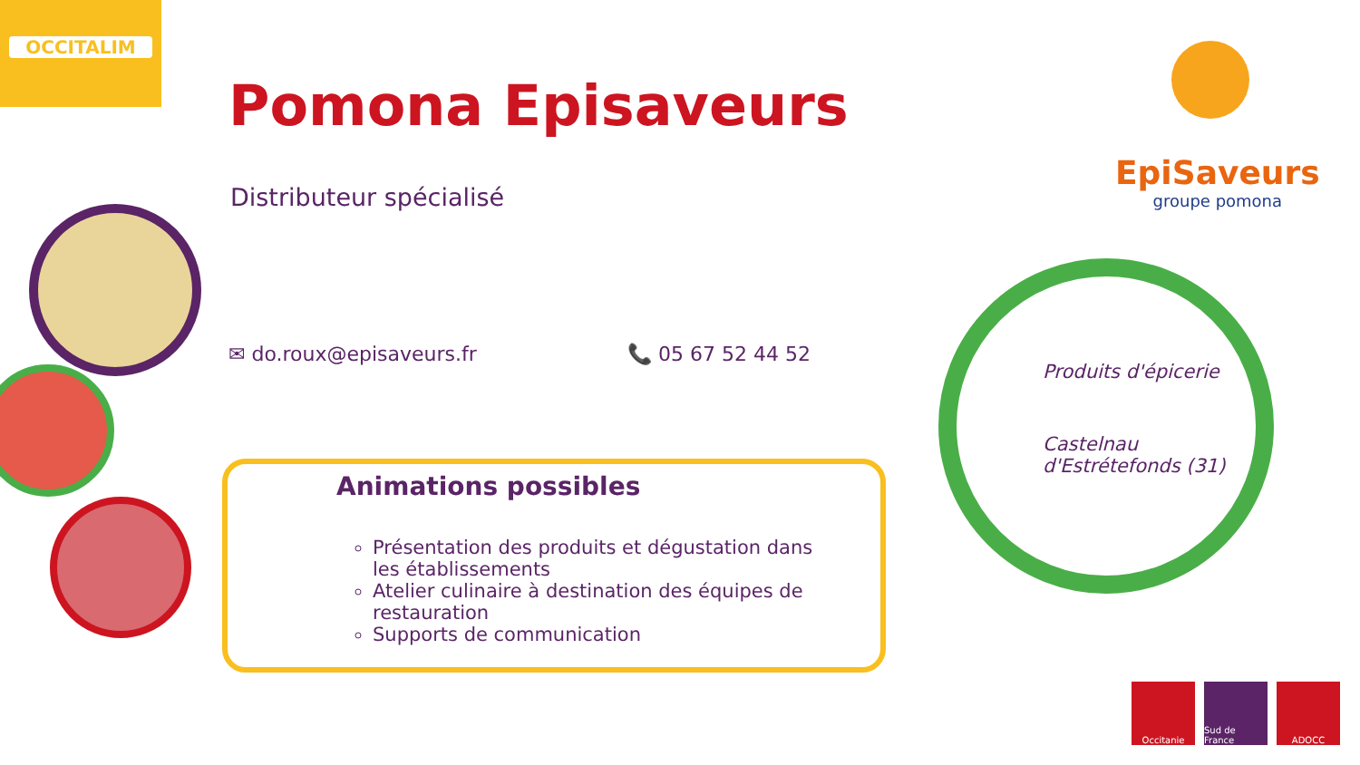OCCITALIM
Pomona Episaveurs
Distributeur spécialisé
✉ do.roux@episaveurs.fr 📞 05 67 52 44 52
Animations possibles
Présentation des produits et dégustation dans les établissements
Atelier culinaire à destination des équipes de restauration
Supports de communication
EpiSaveurs
groupe pomona
Produits d'épicerie
Castelnau
d'Estrétefonds (31)
Occitanie Sud de France
ADOCC